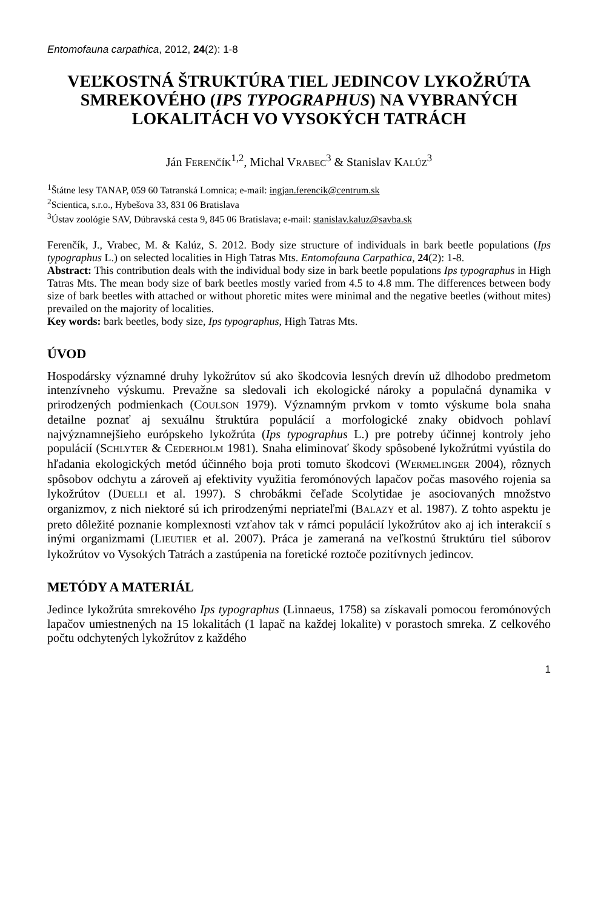Entomofauna carpathica, 2012, 24(2): 1-8
VEĽKOSTNÁ ŠTRUKTÚRA TIEL JEDINCOV LYKOŽRÚTA SMREKOVÉHO (IPS TYPOGRAPHUS) NA VYBRANÝCH LOKALITÁCH VO VYSOKÝCH TATRÁCH
Ján FERENČÍK<sup>1,2</sup>, Michal VRABEC<sup>3</sup> & Stanislav KALÚZ<sup>3</sup>
<sup>1</sup> Štátne lesy TANAP, 059 60 Tatranská Lomnica; e-mail: ingjan.ferencik@centrum.sk
<sup>2</sup> Scientica, s.r.o., Hybešova 33, 831 06 Bratislava
<sup>3</sup> Ústav zoológie SAV, Dúbravská cesta 9, 845 06 Bratislava; e-mail: stanislav.kaluz@savba.sk
Ferenčík, J., Vrabec, M. & Kalúz, S. 2012. Body size structure of individuals in bark beetle populations (Ips typographus L.) on selected localities in High Tatras Mts. Entomofauna Carpathica, 24(2): 1-8.
Abstract: This contribution deals with the individual body size in bark beetle populations Ips typographus in High Tatras Mts. The mean body size of bark beetles mostly varied from 4.5 to 4.8 mm. The differences between body size of bark beetles with attached or without phoretic mites were minimal and the negative beetles (without mites) prevailed on the majority of localities.
Key words: bark beetles, body size, Ips typographus, High Tatras Mts.
ÚVOD
Hospodársky významné druhy lykožrútov sú ako škodcovia lesných drevín už dlhodobo predmetom intenzívneho výskumu. Prevažne sa sledovali ich ekologické nároky a populačná dynamika v prirodzených podmienkach (COULSON 1979). Významným prvkom v tomto výskume bola snaha detailne poznať aj sexuálnu štruktúra populácií a morfologické znaky obidvoch pohlaví najvýznamnejšieho európskeho lykožrúta (Ips typographus L.) pre potreby účinnej kontroly jeho populácií (SCHLYTER & CEDERHOLM 1981). Snaha eliminovať škody spôsobené lykožrútmi vyústila do hľadania ekologických metód účinného boja proti tomuto škodcovi (WERMELINGER 2004), rôznych spôsobov odchytu a zároveň aj efektivity využitia feromónových lapačov počas masového rojenia sa lykožrútov (DUELLI et al. 1997). S chrobákmi čeľade Scolytidae je asociovaných množstvo organizmov, z nich niektoré sú ich prirodzenými nepriateľmi (BALAZY et al. 1987). Z tohto aspektu je preto dôležité poznanie komplexnosti vzťahov tak v rámci populácií lykožrútov ako aj ich interakcií s inými organizmami (LIEUTIER et al. 2007). Práca je zameraná na veľkostnú štruktúru tiel súborov lykožrútov vo Vysokých Tatrách a zastúpenia na foretické roztoče pozitívnych jedincov.
METÓDY A MATERIÁL
Jedince lykožrúta smrekového Ips typographus (Linnaeus, 1758) sa získavali pomocou feromónových lapačov umiestnených na 15 lokalitách (1 lapač na každej lokalite) v porastoch smreka. Z celkového počtu odchytených lykožrútov z každého
1